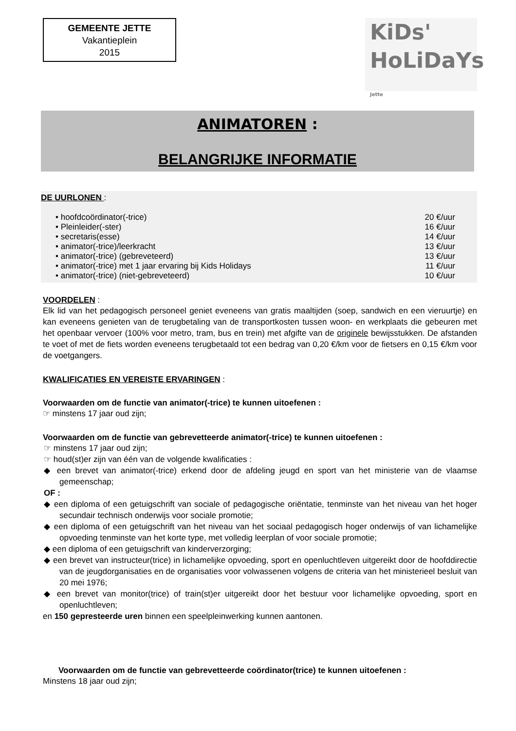GEMEENTE JETTE
Vakantieplein
2015
KiDs'
HoLiDaYs Jette
ANIMATOREN :
BELANGRIJKE INFORMATIE
DE UURLONEN :
• hoofdcoördinator(-trice) 20 €/uur
• Pleinleider(-ster) 16 €/uur
• secretaris(esse) 14 €/uur
• animator(-trice)/leerkracht 13 €/uur
• animator(-trice) (gebreveteerd) 13 €/uur
• animator(-trice) met 1 jaar ervaring bij Kids Holidays 11 €/uur
• animator(-trice) (niet-gebreveteerd) 10 €/uur
VOORDELEN :
Elk lid van het pedagogisch personeel geniet eveneens van gratis maaltijden (soep, sandwich en een vieruurtje) en kan eveneens genieten van de terugbetaling van de transportkosten tussen woon- en werkplaats die gebeuren met het openbaar vervoer (100% voor metro, tram, bus en trein) met afgifte van de originele bewijsstukken. De afstanden te voet of met de fiets worden eveneens terugbetaald tot een bedrag van 0,20 €/km voor de fietsers en 0,15 €/km voor de voetgangers.
KWALIFICATIES EN VEREISTE ERVARINGEN :
Voorwaarden om de functie van animator(-trice) te kunnen uitoefenen :
☞ minstens 17 jaar oud zijn;
Voorwaarden om de functie van gebrevetteerde animator(-trice) te kunnen uitoefenen :
☞ minstens 17 jaar oud zijn;
☞ houd(st)er zijn van één van de volgende kwalificaties :
◆ een brevet van animator(-trice) erkend door de afdeling jeugd en sport van het ministerie van de vlaamse gemeenschap;
OF :
◆ een diploma of een getuigschrift van sociale of pedagogische oriëntatie, tenminste van het niveau van het hoger secundair technisch onderwijs voor sociale promotie;
◆ een diploma of een getuigschrift van het niveau van het sociaal pedagogisch hoger onderwijs of van lichamelijke opvoeding tenminste van het korte type, met volledig leerplan of voor sociale promotie;
◆ een diploma of een getuigschrift van kinderverzorging;
◆ een brevet van instructeur(trice) in lichamelijke opvoeding, sport en openluchtleven uitgereikt door de hoofddirectie van de jeugdorganisaties en de organisaties voor volwassenen volgens de criteria van het ministerieel besluit van 20 mei 1976;
◆ een brevet van monitor(trice) of train(st)er uitgereikt door het bestuur voor lichamelijke opvoeding, sport en openluchtleven;
en 150 gepresteerde uren binnen een speelpleinwerking kunnen aantonen.
Voorwaarden om de functie van gebrevetteerde coördinator(trice) te kunnen uitoefenen :
Minstens 18 jaar oud zijn;